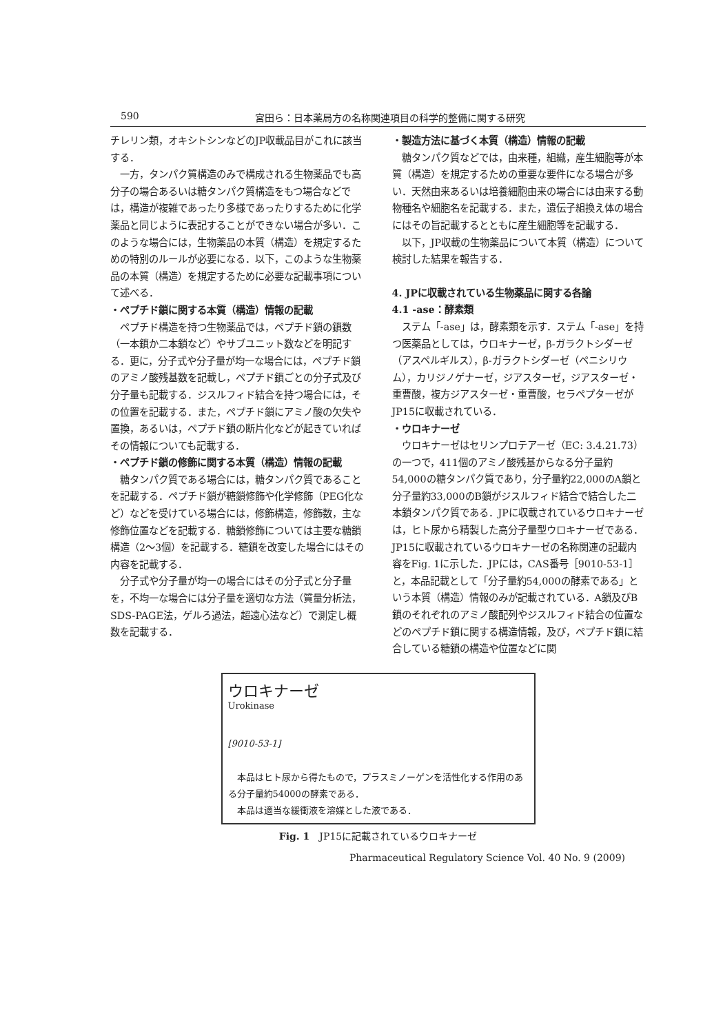590 宮田ら：日本薬局方の名称関連項目の科学的整備に関する研究
チレリン類，オキシトシンなどのJP収載品目がこれに該当する．
一方，タンパク質構造のみで構成される生物薬品でも高分子の場合あるいは糖タンパク質構造をもつ場合などでは，構造が複雑であったり多様であったりするために化学薬品と同じように表記することができない場合が多い．このような場合には，生物薬品の本質（構造）を規定するための特別のルールが必要になる．以下，このような生物薬品の本質（構造）を規定するために必要な記載事項について述べる．
・ペプチド鎖に関する本質（構造）情報の記載
ペプチド構造を持つ生物薬品では，ペプチド鎖の鎖数（一本鎖か二本鎖など）やサブユニット数などを明記する．更に，分子式や分子量が均一な場合には，ペプチド鎖のアミノ酸残基数を記載し，ペプチド鎖ごとの分子式及び分子量も記載する．ジスルフィド結合を持つ場合には，その位置を記載する．また，ペプチド鎖にアミノ酸の欠失や置換，あるいは，ペプチド鎖の断片化などが起きていればその情報についても記載する．
・ペプチド鎖の修飾に関する本質（構造）情報の記載
糖タンパク質である場合には，糖タンパク質であることを記載する．ペプチド鎖が糖鎖修飾や化学修飾（PEG化など）などを受けている場合には，修飾構造，修飾数，主な修飾位置などを記載する．糖鎖修飾については主要な糖鎖構造（2〜3個）を記載する．糖鎖を改変した場合にはその内容を記載する．
分子式や分子量が均一の場合にはその分子式と分子量を，不均一な場合には分子量を適切な方法（質量分析法，SDS-PAGE法，ゲルろ過法，超遠心法など）で測定し概数を記載する．
・製造方法に基づく本質（構造）情報の記載
糖タンパク質などでは，由来種，組織，産生細胞等が本質（構造）を規定するための重要な要件になる場合が多い．天然由来あるいは培養細胞由来の場合には由来する動物種名や細胞名を記載する．また，遺伝子組換え体の場合にはその旨記載するとともに産生細胞等を記載する．
以下，JP収載の生物薬品について本質（構造）について検討した結果を報告する．
4. JPに収載されている生物薬品に関する各論
4.1 -ase：酵素類
ステム「-ase」は，酵素類を示す．ステム「-ase」を持つ医薬品としては，ウロキナーゼ，β-ガラクトシダーゼ（アスペルギルス），β-ガラクトシダーゼ（ペニシリウム），カリジノゲナーゼ，ジアスターゼ，ジアスターゼ・重曹酸，複方ジアスターゼ・重曹酸，セラペプターゼがJP15に収載されている．
・ウロキナーゼ
ウロキナーゼはセリンプロテアーゼ（EC: 3.4.21.73）の一つで，411個のアミノ酸残基からなる分子量約54,000の糖タンパク質であり，分子量約22,000のA鎖と分子量約33,000のB鎖がジスルフィド結合で結合した二本鎖タンパク質である．JPに収載されているウロキナーゼは，ヒト尿から精製した高分子量型ウロキナーゼである．JP15に収載されているウロキナーゼの名称関連の記載内容をFig. 1に示した．JPには，CAS番号［9010-53-1］と，本品記載として「分子量約54,000の酵素である」という本質（構造）情報のみが記載されている．A鎖及びB鎖のそれぞれのアミノ酸配列やジスルフィド結合の位置などのペプチド鎖に関する構造情報，及び，ペプチド鎖に結合している糖鎖の構造や位置などに関
ウロキナーゼ
Urokinase
[9010-53-1]
本品はヒト尿から得たもので，プラスミノーゲンを活性化する作用のある分子量約54000の酵素である．
本品は適当な緩衝液を溶媒とした液である．
Fig. 1　JP15に記載されているウロキナーゼ
Pharmaceutical Regulatory Science Vol. 40 No. 9 (2009)